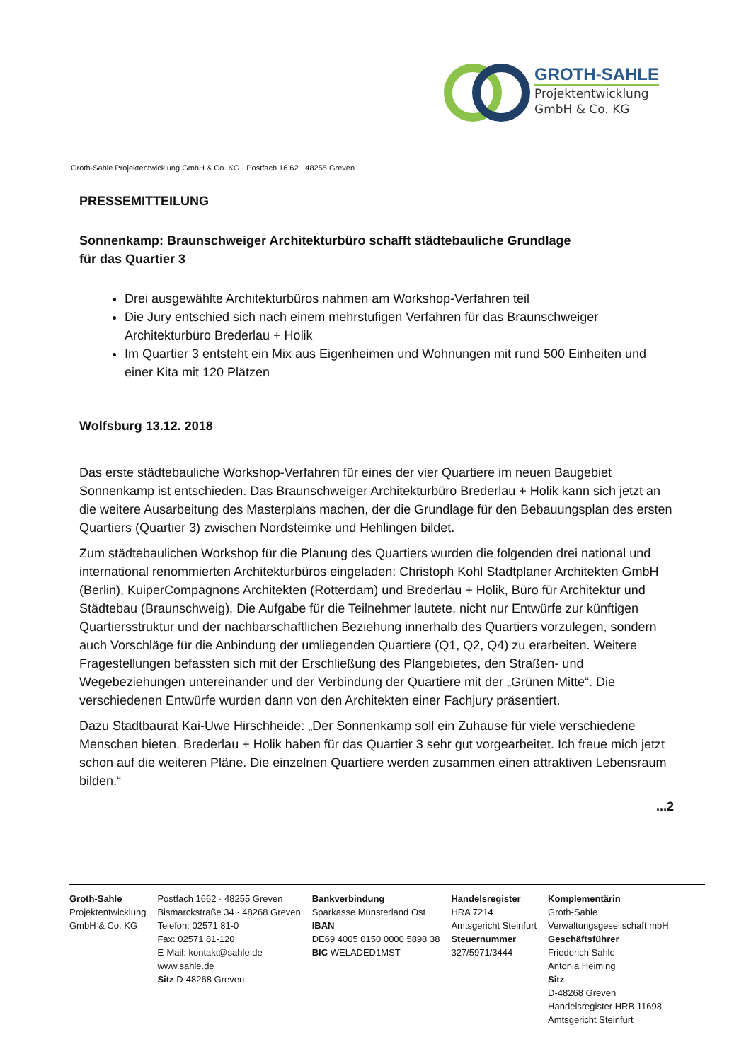GROTH-SAHLE
Projektentwicklung
GmbH & Co. KG
Groth-Sahle Projektentwicklung GmbH & Co. KG · Postfach 16 62 · 48255 Greven
PRESSEMITTEILUNG
Sonnenkamp: Braunschweiger Architekturbüro schafft städtebauliche Grundlage
für das Quartier 3
Drei ausgewählte Architekturbüros nahmen am Workshop-Verfahren teil
Die Jury entschied sich nach einem mehrstufigen Verfahren für das Braunschweiger Architekturbüro Brederlau + Holik
Im Quartier 3 entsteht ein Mix aus Eigenheimen und Wohnungen mit rund 500 Einheiten und einer Kita mit 120 Plätzen
Wolfsburg 13.12. 2018
Das erste städtebauliche Workshop-Verfahren für eines der vier Quartiere im neuen Baugebiet Sonnenkamp ist entschieden. Das Braunschweiger Architekturbüro Brederlau + Holik kann sich jetzt an die weitere Ausarbeitung des Masterplans machen, der die Grundlage für den Bebauungsplan des ersten Quartiers (Quartier 3) zwischen Nordsteimke und Hehlingen bildet.
Zum städtebaulichen Workshop für die Planung des Quartiers wurden die folgenden drei national und international renommierten Architekturbüros eingeladen: Christoph Kohl Stadtplaner Architekten GmbH (Berlin), KuiperCompagnons Architekten (Rotterdam) und Brederlau + Holik, Büro für Architektur und Städtebau (Braunschweig). Die Aufgabe für die Teilnehmer lautete, nicht nur Entwürfe zur künftigen Quartiersstruktur und der nachbarschaftlichen Beziehung innerhalb des Quartiers vorzulegen, sondern auch Vorschläge für die Anbindung der umliegenden Quartiere (Q1, Q2, Q4) zu erarbeiten. Weitere Fragestellungen befassten sich mit der Erschließung des Plangebietes, den Straßen- und Wegebeziehungen untereinander und der Verbindung der Quartiere mit der „Grünen Mitte“. Die verschiedenen Entwürfe wurden dann von den Architekten einer Fachjury präsentiert.
Dazu Stadtbaurat Kai-Uwe Hirschheide: „Der Sonnenkamp soll ein Zuhause für viele verschiedene Menschen bieten. Brederlau + Holik haben für das Quartier 3 sehr gut vorgearbeitet. Ich freue mich jetzt schon auf die weiteren Pläne. Die einzelnen Quartiere werden zusammen einen attraktiven Lebensraum bilden.“
...2
Groth-Sahle
Projektentwicklung
GmbH & Co. KG
Postfach 1662 · 48255 Greven
Bismarckstraße 34 · 48268 Greven
Telefon: 02571 81-0
Fax: 02571 81-120
E-Mail: kontakt@sahle.de
www.sahle.de
Sitz D-48268 Greven
Bankverbindung
Sparkasse Münsterland Ost
IBAN
DE69 4005 0150 0000 5898 38
BIC WELADED1MST
Handelsregister
HRA 7214
Amtsgericht Steinfurt
Steuernummer
327/5971/3444
Komplementärin
Groth-Sahle
Verwaltungsgesellschaft mbH
Geschäftsführer
Friederich Sahle
Antonia Heiming
Sitz
D-48268 Greven
Handelsregister HRB 11698
Amtsgericht Steinfurt